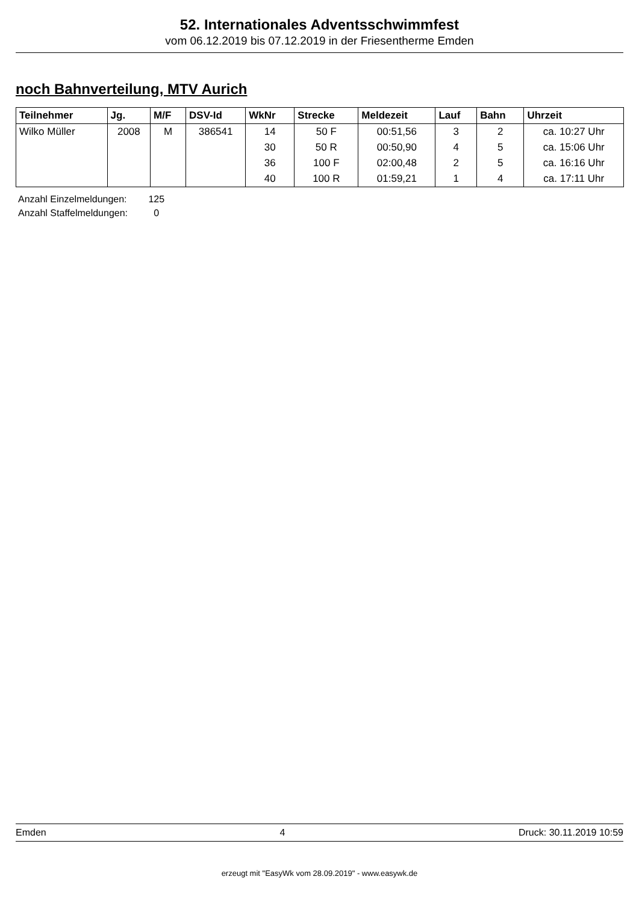52. Internationales Adventsschwimmfest
vom 06.12.2019 bis 07.12.2019 in der Friesentherme Emden
noch Bahnverteilung, MTV Aurich
| Teilnehmer | Jg. | M/F | DSV-Id | WkNr | Strecke | Meldezeit | Lauf | Bahn | Uhrzeit |
| --- | --- | --- | --- | --- | --- | --- | --- | --- | --- |
| Wilko Müller | 2008 | M | 386541 | 14 | 50 F | 00:51,56 | 3 | 2 | ca. 10:27 Uhr |
| | | | | 30 | 50 R | 00:50,90 | 4 | 5 | ca. 15:06 Uhr |
| | | | | 36 | 100 F | 02:00,48 | 2 | 5 | ca. 16:16 Uhr |
| | | | | 40 | 100 R | 01:59,21 | 1 | 4 | ca. 17:11 Uhr |
Anzahl Einzelmeldungen: 125
Anzahl Staffelmeldungen: 0
Emden 4 Druck: 30.11.2019 10:59
erzeugt mit "EasyWk vom 28.09.2019" - www.easywk.de